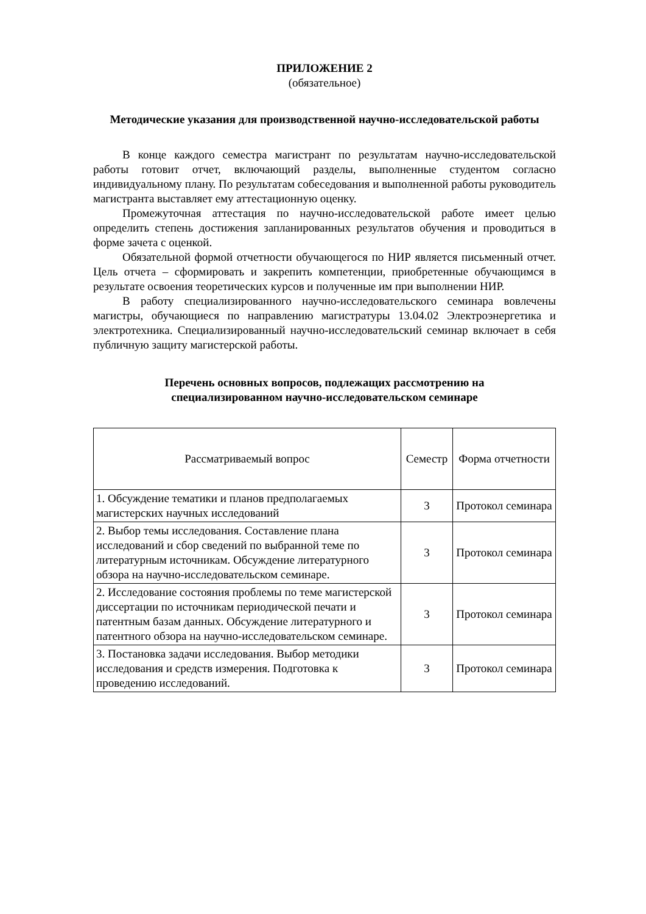ПРИЛОЖЕНИЕ 2
(обязательное)
Методические указания для производственной научно-исследовательской работы
В конце каждого семестра магистрант по результатам научно-исследовательской работы готовит отчет, включающий разделы, выполненные студентом согласно индивидуальному плану. По результатам собеседования и выполненной работы руководитель магистранта выставляет ему аттестационную оценку.
Промежуточная аттестация по научно-исследовательской работе имеет целью определить степень достижения запланированных результатов обучения и проводиться в форме зачета с оценкой.
Обязательной формой отчетности обучающегося по НИР является письменный отчет. Цель отчета – сформировать и закрепить компетенции, приобретенные обучающимся в результате освоения теоретических курсов и полученные им при выполнении НИР.
В работу специализированного научно-исследовательского семинара вовлечены магистры, обучающиеся по направлению магистратуры 13.04.02 Электроэнергетика и электротехника. Специализированный научно-исследовательский семинар включает в себя публичную защиту магистерской работы.
Перечень основных вопросов, подлежащих рассмотрению на
специализированном научно-исследовательском семинаре
| Рассматриваемый вопрос | Семестр | Форма отчетности |
| 1. Обсуждение тематики и планов предполагаемых магистерских научных исследований | 3 | Протокол семинара |
| 2. Выбор темы исследования. Составление плана исследований и сбор сведений по выбранной теме по литературным источникам. Обсуждение литературного обзора на научно-исследовательском семинаре. | 3 | Протокол семинара |
| 2. Исследование состояния проблемы по теме магистерской диссертации по источникам периодической печати и патентным базам данных. Обсуждение литературного и патентного обзора на научно-исследовательском семинаре. | 3 | Протокол семинара |
| 3. Постановка задачи исследования. Выбор методики исследования и средств измерения. Подготовка к проведению исследований. | 3 | Протокол семинара |